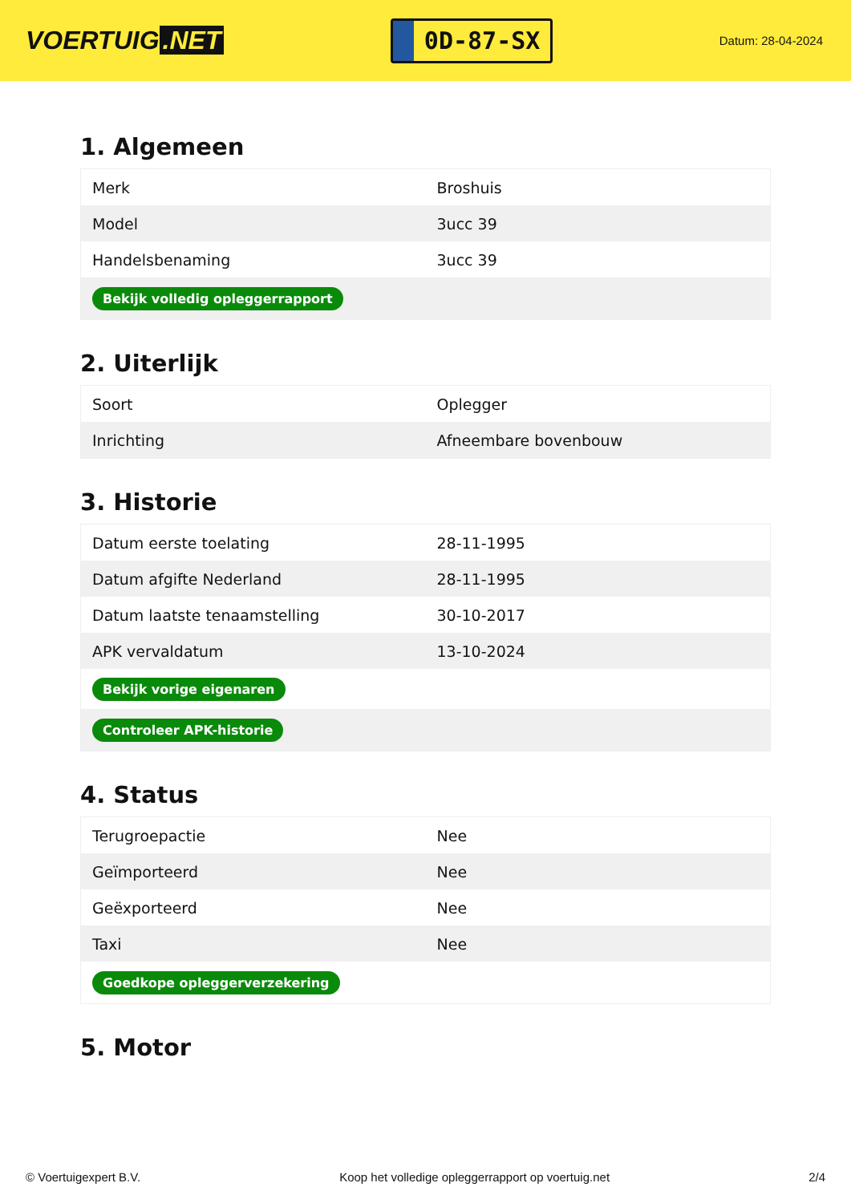VOERTUIG.NET
0D-87-SX
Datum: 28-04-2024
1. Algemeen
| Merk | Broshuis |
| Model | 3ucc 39 |
| Handelsbenaming | 3ucc 39 |
| Bekijk volledig opleggerrapport | |
2. Uiterlijk
| Soort | Oplegger |
| Inrichting | Afneembare bovenbouw |
3. Historie
| Datum eerste toelating | 28-11-1995 |
| Datum afgifte Nederland | 28-11-1995 |
| Datum laatste tenaamstelling | 30-10-2017 |
| APK vervaldatum | 13-10-2024 |
| Bekijk vorige eigenaren | |
| Controleer APK-historie | |
4. Status
| Terugroepactie | Nee |
| Geïmporteerd | Nee |
| Geëxporteerd | Nee |
| Taxi | Nee |
| Goedkope opleggerverzekering | |
5. Motor
© Voertuigexpert B.V. Koop het volledige opleggerrapport op voertuig.net 2/4